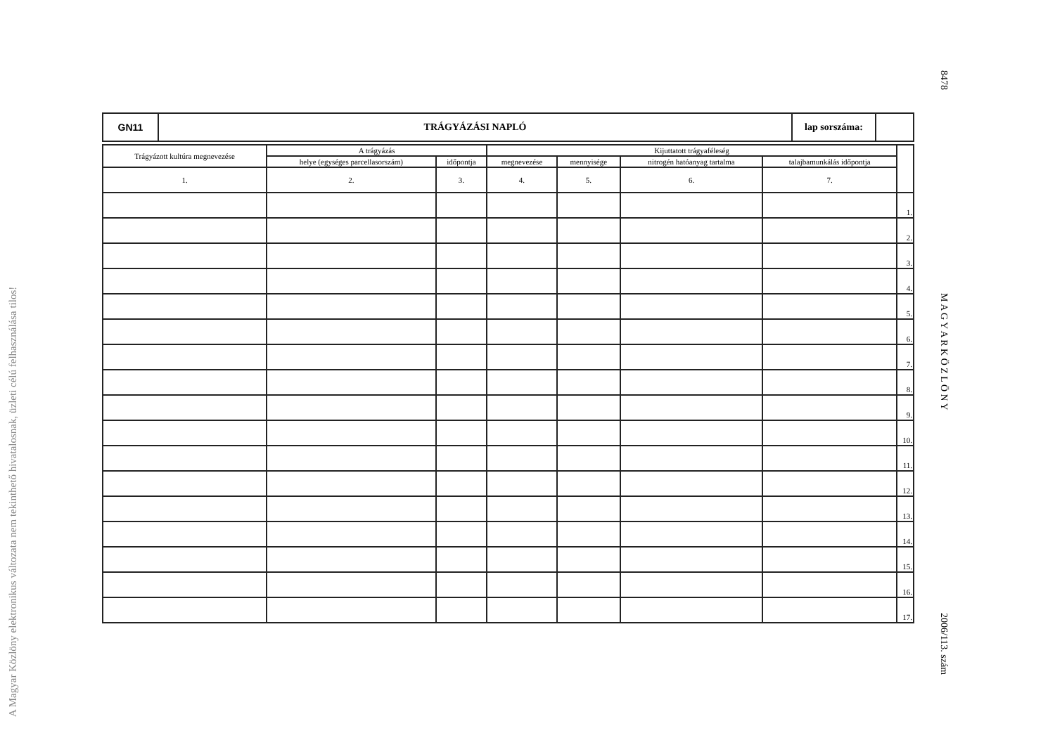A Magyar Közlöny elektronikus változata nem tekinthető hivatalosnak, üzleti célú felhasználása tilos!
8478 M A G Y A R K Ö Z L Ö N Y 2006/113. szám
| GN11 | TRÁGYÁZÁSI NAPLÓ | lap sorszáma: | |
| Trágyázott kultúra megnevezése | A trágyázás | | Kijuttatott trágyaféleség | | | | |
| --- | --- | --- | --- | --- | --- | --- | --- |
| | helye (egységes parcellasorszám) | időpontja | megnevezése | mennyisége | nitrogén hatóanyag tartalma | talajbamunkálás időpontja | |
| 1. | 2. | 3. | 4. | 5. | 6. | 7. | |
| | | | | | | | 1. |
| | | | | | | | 2. |
| | | | | | | | 3. |
| | | | | | | | 4. |
| | | | | | | | 5. |
| | | | | | | | 6. |
| | | | | | | | 7. |
| | | | | | | | 8. |
| | | | | | | | 9. |
| | | | | | | | 10. |
| | | | | | | | 11. |
| | | | | | | | 12. |
| | | | | | | | 13. |
| | | | | | | | 14. |
| | | | | | | | 15. |
| | | | | | | | 16. |
| | | | | | | | 17. |